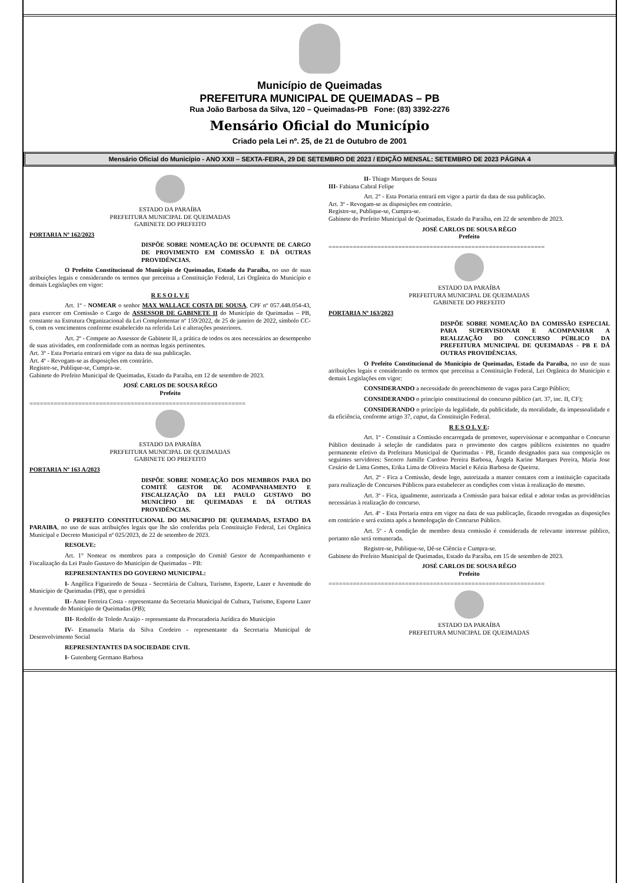Município de Queimadas
PREFEITURA MUNICIPAL DE QUEIMADAS – PB
Rua João Barbosa da Silva, 120 – Queimadas-PB Fone: (83) 3392-2276
Mensário Oficial do Município
Criado pela Lei nº. 25, de 21 de Outubro de 2001
Mensário Oficial do Município - ANO XXII – SEXTA-FEIRA, 29 DE SETEMBRO DE 2023 / EDIÇÃO MENSAL: SETEMBRO DE 2023 PÁGINA 4
ESTADO DA PARAÍBA
PREFEITURA MUNICIPAL DE QUEIMADAS
GABINETE DO PREFEITO
PORTARIA Nº 162/2023
DISPÕE SOBRE NOMEAÇÃO DE OCUPANTE DE CARGO DE PROVIMENTO EM COMISSÃO E DÁ OUTRAS PROVIDÊNCIAS.
O Prefeito Constitucional do Município de Queimadas, Estado da Paraíba, no uso de suas atribuições legais e considerando os termos que preceitua a Constituição Federal, Lei Orgânica do Município e demais Legislações em vigor:
R E S O L V E
Art. 1º - NOMEAR o senhor MAX WALLACE COSTA DE SOUSA, CPF nº 057.448.054-43, para exercer em Comissão o Cargo de ASSESSOR DE GABINETE II do Município de Queimadas – PB, constante na Estrutura Organizacional da Lei Complementar nº 159/2022, de 25 de janeiro de 2022, símbolo CC-6, com os vencimentos conforme estabelecido na referida Lei e alterações posteriores.
Art. 2º - Compete ao Assessor de Gabinete II, a prática de todos os atos necessários ao desempenho de suas atividades, em conformidade com as normas legais pertinentes.
Art. 3º - Esta Portaria entrará em vigor na data de sua publicação.
Art. 4º - Revogam-se as disposições em contrário.
Registre-se, Publique-se, Cumpra-se.
Gabinete do Prefeito Municipal de Queimadas, Estado da Paraíba, em 12 de setembro de 2023.
JOSÉ CARLOS DE SOUSA RÊGO
Prefeito
==============================================================
ESTADO DA PARAÍBA
PREFEITURA MUNICIPAL DE QUEIMADAS
GABINETE DO PREFEITO
PORTARIA Nº 163 A/2023
DISPÕE SOBRE NOMEAÇÃO DOS MEMBROS PARA DO COMITÊ GESTOR DE ACOMPANHAMENTO E FISCALIZAÇÃO DA LEI PAULO GUSTAVO DO MUNICÍPIO DE QUEIMADAS E DÁ OUTRAS PROVIDÊNCIAS.
O PREFEITO CONSTITUCIONAL DO MUNICIPIO DE QUEIMADAS, ESTADO DA PARAIBA, no uso de suas atribuições legais que lhe são conferidas pela Constituição Federal, Lei Orgânica Municipal e Decreto Municipal nº 025/2023, de 22 de setembro de 2023.
RESOLVE:
Art. 1° Nomear os membros para a composição do Comitê Gestor de Acompanhamento e Fiscalização da Lei Paulo Gustavo do Município de Queimadas – PB:
REPRESENTANTES DO GOVERNO MUNICIPAL:
I- Angélica Figueiredo de Souza - Secretária de Cultura, Turismo, Esporte, Lazer e Juventude do Município de Queimadas (PB), que o presidirá
II- Anne Ferreira Costa - representante da Secretaria Municipal de Cultura, Turismo, Esporte Lazer e Juventude do Município de Queimadas (PB);
III- Rodolfo de Toledo Araújo - representante da Procuradoria Jurídica do Município
IV- Emanuela Maria da Silva Cordeiro - representante da Secretaria Municipal de Desenvolvimento Social
REPRESENTANTES DA SOCIEDADE CIVIL
I- Gutenberg Germano Barbosa
II- Thiago Marques de Souza
III- Fabiana Cabral Felipe
Art. 2° - Esta Portaria entrará em vigor a partir da data de sua publicação.
Art. 3º - Revogam-se as disposições em contrário.
Registre-se, Publique-se, Cumpra-se.
Gabinete do Prefeito Municipal de Queimadas, Estado da Paraíba, em 22 de setembro de 2023.
JOSÉ CARLOS DE SOUSA RÊGO
Prefeito
==============================================================
ESTADO DA PARAÍBA
PREFEITURA MUNICIPAL DE QUEIMADAS
GABINETE DO PREFEITO
PORTARIA Nº 163/2023
DISPÕE SOBRE NOMEAÇÃO DA COMISSÃO ESPECIAL PARA SUPERVISIONAR E ACOMPANHAR A REALIZAÇÃO DO CONCURSO PÚBLICO DA PREFEITURA MUNICIPAL DE QUEIMADAS - PB E DÁ OUTRAS PROVIDÊNCIAS.
O Prefeito Constitucional do Município de Queimadas, Estado da Paraíba, no uso de suas atribuições legais e considerando os termos que preceitua a Constituição Federal, Lei Orgânica do Município e demais Legislações em vigor:
CONSIDERANDO a necessidade do preenchimento de vagas para Cargo Público;
CONSIDERANDO o princípio constitucional do concurso público (art. 37, inc. II, CF);
CONSIDERANDO o princípio da legalidade, da publicidade, da moralidade, da impessoalidade e da eficiência, conforme artigo 37, caput, da Constituição Federal.
R E S O L V E:
Art. 1º - Constituir a Comissão encarregada de promover, supervisionar e acompanhar o Concurso Público destinado à seleção de candidatos para o provimento dos cargos públicos existentes no quadro permanente efetivo da Prefeitura Municipal de Queimadas - PB, ficando designados para sua composição os seguintes servidores: Socorro Jamille Cardoso Pereira Barbosa, Ângela Karine Marques Pereira, Maria Jose Cesário de Lima Gomes, Erika Lima de Oliveira Maciel e Kézia Barbosa de Queiroz.
Art. 2º - Fica a Comissão, desde logo, autorizada a manter contatos com a instituição capacitada para realização de Concursos Públicos para estabelecer as condições com vistas à realização do mesmo.
Art. 3º - Fica, igualmente, autorizada a Comissão para baixar edital e adotar todas as providências necessárias à realização do concurso.
Art. 4º - Esta Portaria entra em vigor na data de sua publicação, ficando revogadas as disposições em contrário e será extinta após a homologação do Concurso Público.
Art. 5º - A condição de membro desta comissão é considerada de relevante interesse público, portanto não será remunerada.
Registre-se, Publique-se, Dê-se Ciência e Cumpra-se.
Gabinete do Prefeito Municipal de Queimadas, Estado da Paraíba, em 15 de setembro de 2023.
JOSÉ CARLOS DE SOUSA RÊGO
Prefeito
==============================================================
ESTADO DA PARAÍBA
PREFEITURA MUNICIPAL DE QUEIMADAS